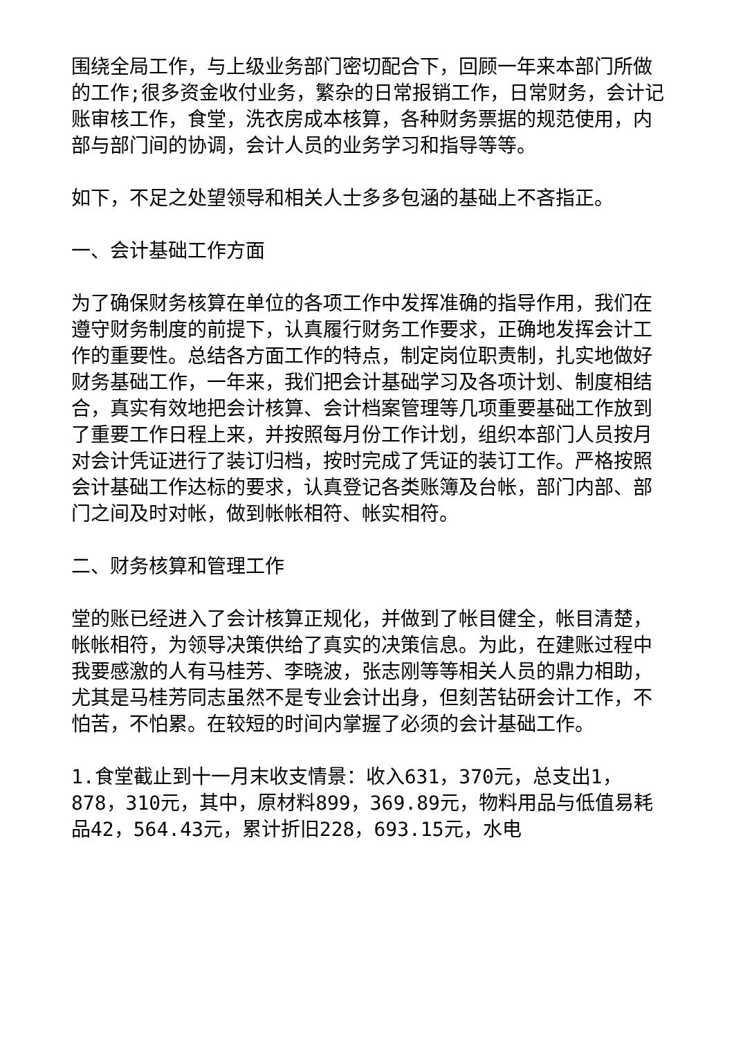围绕全局工作，与上级业务部门密切配合下，回顾一年来本部门所做的工作;很多资金收付业务，繁杂的日常报销工作，日常财务，会计记账审核工作，食堂，洗衣房成本核算，各种财务票据的规范使用，内部与部门间的协调，会计人员的业务学习和指导等等。
如下，不足之处望领导和相关人士多多包涵的基础上不吝指正。
一、会计基础工作方面
为了确保财务核算在单位的各项工作中发挥准确的指导作用，我们在遵守财务制度的前提下，认真履行财务工作要求，正确地发挥会计工作的重要性。总结各方面工作的特点，制定岗位职责制，扎实地做好财务基础工作，一年来，我们把会计基础学习及各项计划、制度相结合，真实有效地把会计核算、会计档案管理等几项重要基础工作放到了重要工作日程上来，并按照每月份工作计划，组织本部门人员按月对会计凭证进行了装订归档，按时完成了凭证的装订工作。严格按照会计基础工作达标的要求，认真登记各类账簿及台帐，部门内部、部门之间及时对帐，做到帐帐相符、帐实相符。
二、财务核算和管理工作
堂的账已经进入了会计核算正规化，并做到了帐目健全，帐目清楚，帐帐相符，为领导决策供给了真实的决策信息。为此，在建账过程中我要感激的人有马桂芳、李晓波，张志刚等等相关人员的鼎力相助，尤其是马桂芳同志虽然不是专业会计出身，但刻苦钻研会计工作，不怕苦，不怕累。在较短的时间内掌握了必须的会计基础工作。
1.食堂截止到十一月末收支情景：收入631，370元，总支出1，878，310元，其中，原材料899，369.89元，物料用品与低值易耗品42，564.43元，累计折旧228，693.15元，水电